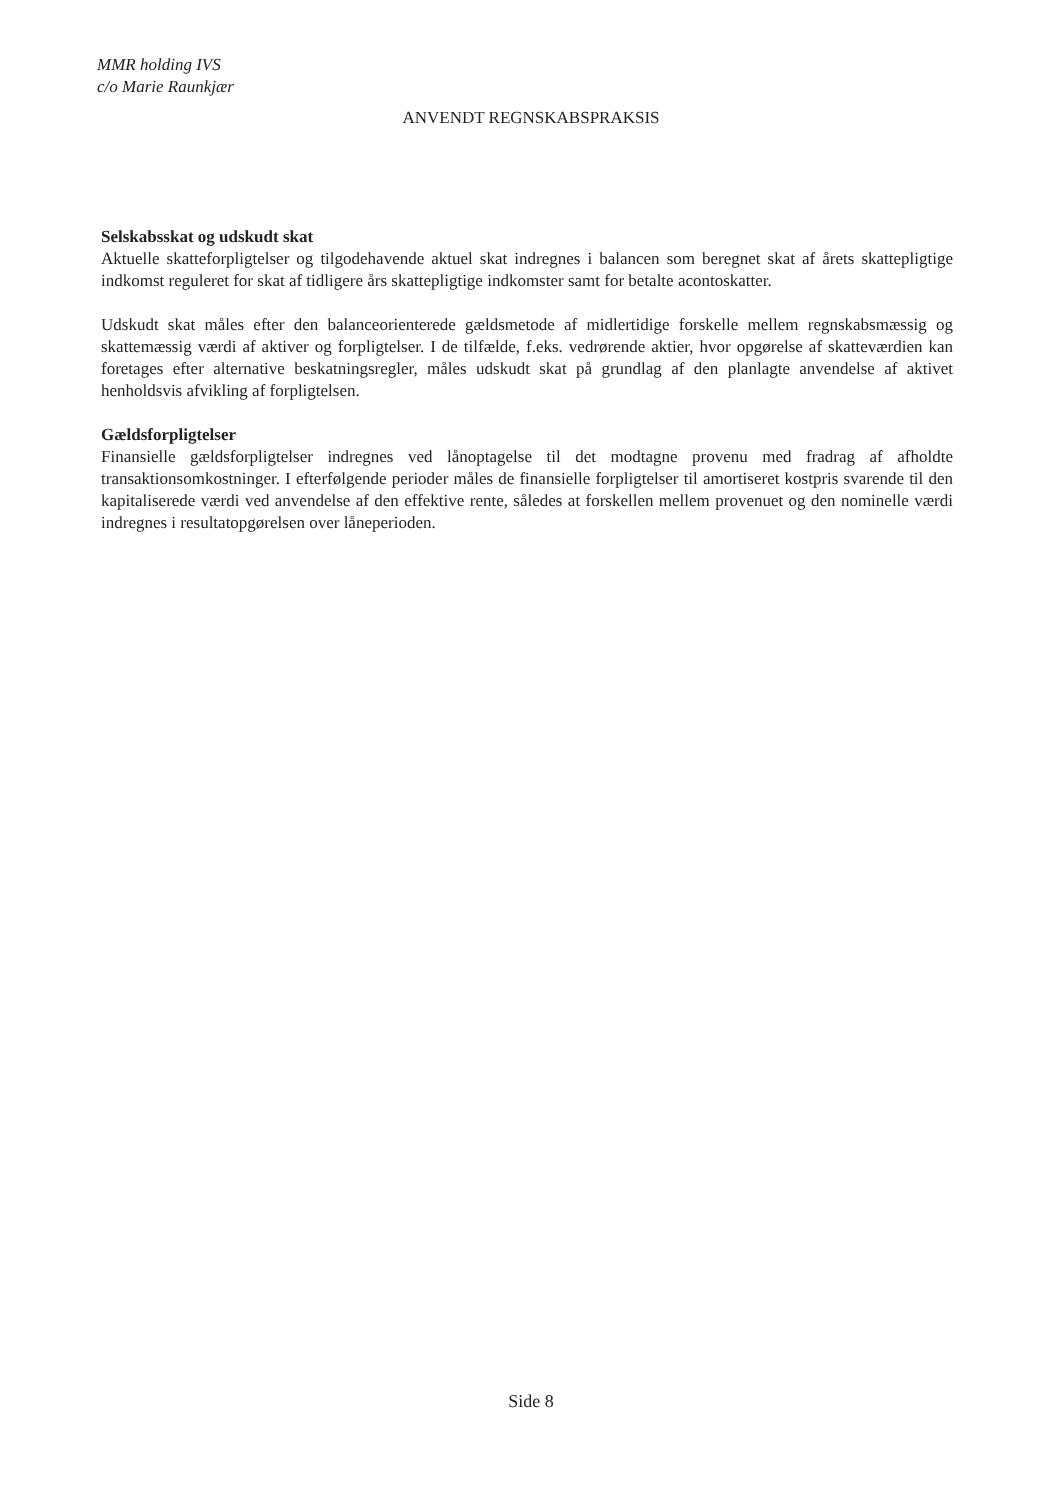MMR holding IVS
c/o Marie Raunkjær
ANVENDT REGNSKABSPRAKSIS
Selskabsskat og udskudt skat
Aktuelle skatteforpligtelser og tilgodehavende aktuel skat indregnes i balancen som beregnet skat af årets skattepligtige indkomst reguleret for skat af tidligere års skattepligtige indkomster samt for betalte acontoskatter.
Udskudt skat måles efter den balanceorienterede gældsmetode af midlertidige forskelle mellem regnskabsmæssig og skattemæssig værdi af aktiver og forpligtelser. I de tilfælde, f.eks. vedrørende aktier, hvor opgørelse af skatteværdien kan foretages efter alternative beskatningsregler, måles udskudt skat på grundlag af den planlagte anvendelse af aktivet henholdsvis afvikling af forpligtelsen.
Gældsforpligtelser
Finansielle gældsforpligtelser indregnes ved lånoptagelse til det modtagne provenu med fradrag af afholdte transaktionsomkostninger. I efterfølgende perioder måles de finansielle forpligtelser til amortiseret kostpris svarende til den kapitaliserede værdi ved anvendelse af den effektive rente, således at forskellen mellem provenuet og den nominelle værdi indregnes i resultatopgørelsen over låneperioden.
Side 8